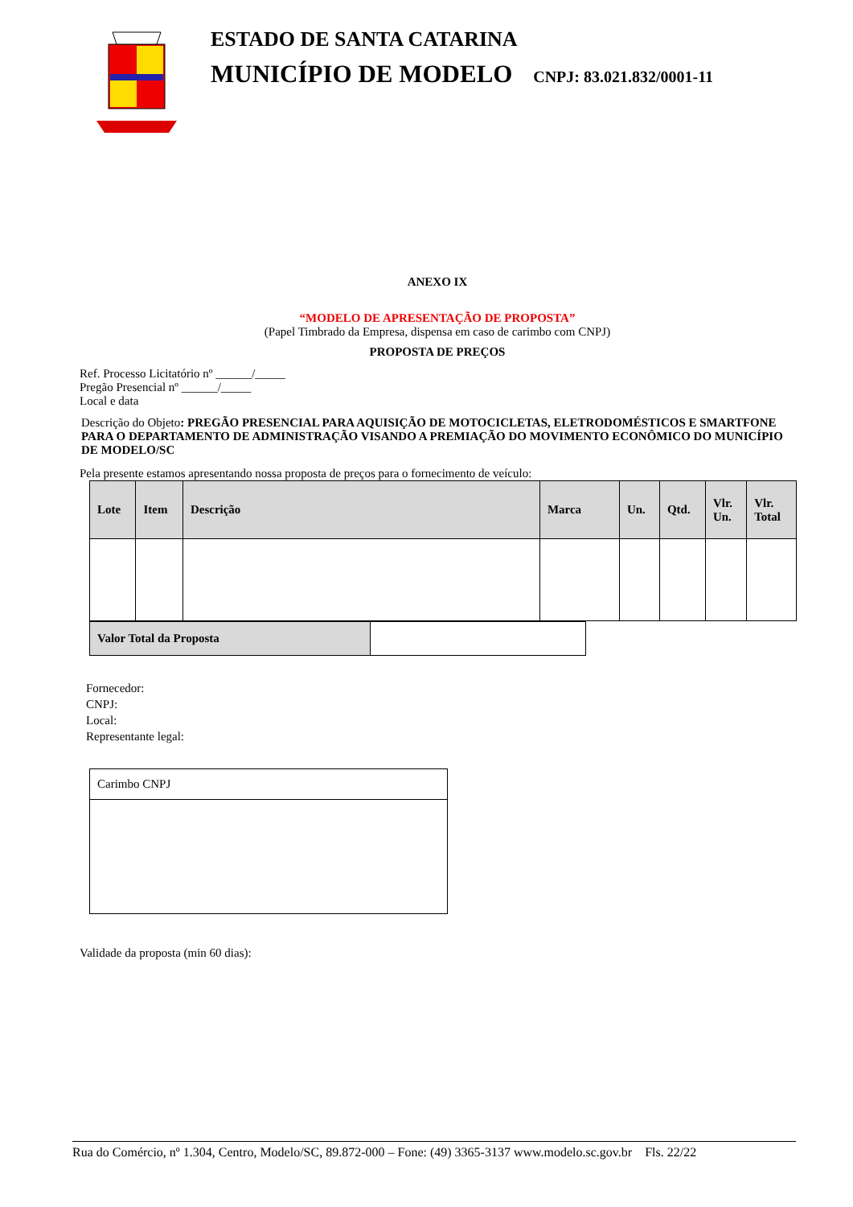ESTADO DE SANTA CATARINA
MUNICÍPIO DE MODELO CNPJ: 83.021.832/0001-11
ANEXO IX
“MODELO DE APRESENTAÇÃO DE PROPOSTA”
(Papel Timbrado da Empresa, dispensa em caso de carimbo com CNPJ)
PROPOSTA DE PREÇOS
Ref. Processo Licitatório nº ______/_____
Pregão Presencial nº ______/_____
Local e data
Descrição do Objeto: PREGÃO PRESENCIAL PARA AQUISIÇÃO DE MOTOCICLETAS, ELETRODOMÉSTICOS E SMARTFONE PARA O DEPARTAMENTO DE ADMINISTRAÇÃO VISANDO A PREMIAÇÃO DO MOVIMENTO ECONÔMICO DO MUNICÍPIO DE MODELO/SC
Pela presente estamos apresentando nossa proposta de preços para o fornecimento de veículo:
| Lote | Item | Descrição | Marca | Un. | Qtd. | Vlr. Un. | Vlr. Total |
| --- | --- | --- | --- | --- | --- | --- | --- |
| Valor Total da Proposta | |
Fornecedor:
CNPJ:
Local:
Representante legal:
| Carimbo CNPJ |
Validade da proposta (min 60 dias):
Rua do Comércio, nº 1.304, Centro, Modelo/SC, 89.872-000 – Fone: (49) 3365-3137 www.modelo.sc.gov.br Fls. 22/22